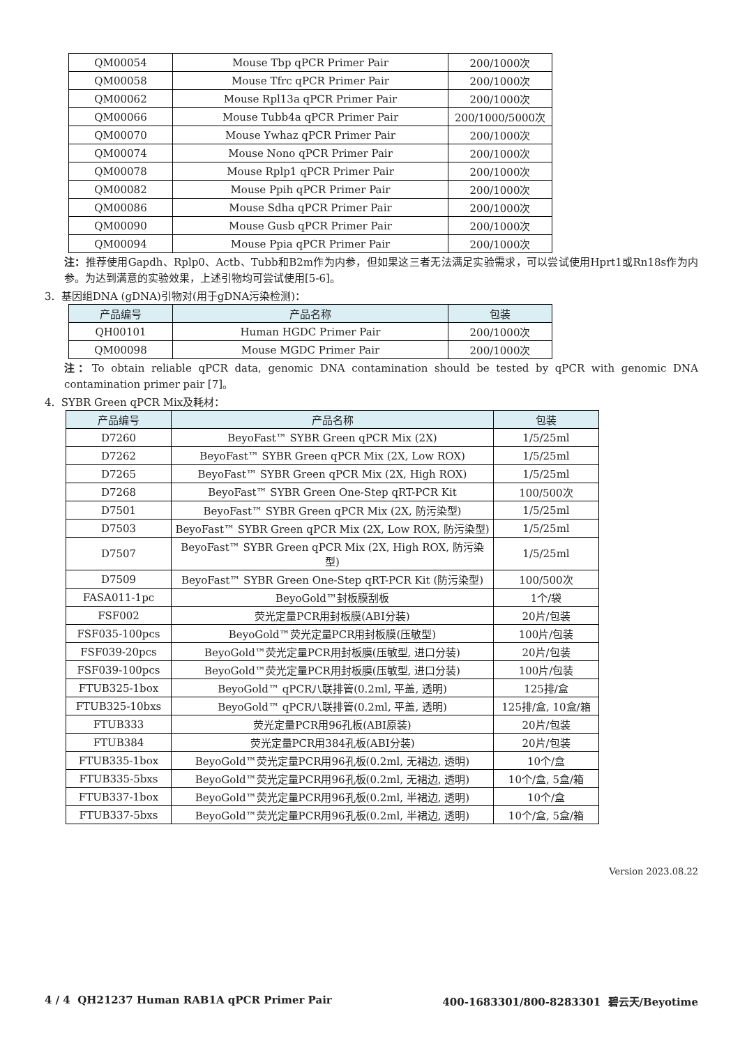| QM00054 | Mouse Tbp qPCR Primer Pair | 200/1000次 |
| QM00058 | Mouse Tfrc qPCR Primer Pair | 200/1000次 |
| QM00062 | Mouse Rpl13a qPCR Primer Pair | 200/1000次 |
| QM00066 | Mouse Tubb4a qPCR Primer Pair | 200/1000/5000次 |
| QM00070 | Mouse Ywhaz qPCR Primer Pair | 200/1000次 |
| QM00074 | Mouse Nono qPCR Primer Pair | 200/1000次 |
| QM00078 | Mouse Rplp1 qPCR Primer Pair | 200/1000次 |
| QM00082 | Mouse Ppih qPCR Primer Pair | 200/1000次 |
| QM00086 | Mouse Sdha qPCR Primer Pair | 200/1000次 |
| QM00090 | Mouse Gusb qPCR Primer Pair | 200/1000次 |
| QM00094 | Mouse Ppia qPCR Primer Pair | 200/1000次 |
注：推荐使用Gapdh、Rplp0、Actb、Tubb和B2m作为内参，但如果这三者无法满足实验需求，可以尝试使用Hprt1或Rn18s作为内参。为达到满意的实验效果，上述引物均可尝试使用[5-6]。
3. 基因组DNA (gDNA)引物对(用于gDNA污染检测)：
| 产品编号 | 产品名称 | 包装 |
| --- | --- | --- |
| QH00101 | Human HGDC Primer Pair | 200/1000次 |
| QM00098 | Mouse MGDC Primer Pair | 200/1000次 |
注：To obtain reliable qPCR data, genomic DNA contamination should be tested by qPCR with genomic DNA contamination primer pair [7]。
4. SYBR Green qPCR Mix及耗材：
| 产品编号 | 产品名称 | 包装 |
| --- | --- | --- |
| D7260 | BeyoFast™ SYBR Green qPCR Mix (2X) | 1/5/25ml |
| D7262 | BeyoFast™ SYBR Green qPCR Mix (2X, Low ROX) | 1/5/25ml |
| D7265 | BeyoFast™ SYBR Green qPCR Mix (2X, High ROX) | 1/5/25ml |
| D7268 | BeyoFast™ SYBR Green One-Step qRT-PCR Kit | 100/500次 |
| D7501 | BeyoFast™ SYBR Green qPCR Mix (2X, 防污染型) | 1/5/25ml |
| D7503 | BeyoFast™ SYBR Green qPCR Mix (2X, Low ROX, 防污染型) | 1/5/25ml |
| D7507 | BeyoFast™ SYBR Green qPCR Mix (2X, High ROX, 防污染型) | 1/5/25ml |
| D7509 | BeyoFast™ SYBR Green One-Step qRT-PCR Kit (防污染型) | 100/500次 |
| FASA011-1pc | BeyoGold™封板膜刮板 | 1个/袋 |
| FSF002 | 荧光定量PCR用封板膜(ABI分装) | 20片/包装 |
| FSF035-100pcs | BeyoGold™荧光定量PCR用封板膜(压敏型) | 100片/包装 |
| FSF039-20pcs | BeyoGold™荧光定量PCR用封板膜(压敏型, 进口分装) | 20片/包装 |
| FSF039-100pcs | BeyoGold™荧光定量PCR用封板膜(压敏型, 进口分装) | 100片/包装 |
| FTUB325-1box | BeyoGold™ qPCR八联排管(0.2ml, 平盖, 透明) | 125排/盒 |
| FTUB325-10bxs | BeyoGold™ qPCR八联排管(0.2ml, 平盖, 透明) | 125排/盒, 10盒/箱 |
| FTUB333 | 荧光定量PCR用96孔板(ABI原装) | 20片/包装 |
| FTUB384 | 荧光定量PCR用384孔板(ABI分装) | 20片/包装 |
| FTUB335-1box | BeyoGold™荧光定量PCR用96孔板(0.2ml, 无裙边, 透明) | 10个/盒 |
| FTUB335-5bxs | BeyoGold™荧光定量PCR用96孔板(0.2ml, 无裙边, 透明) | 10个/盒, 5盒/箱 |
| FTUB337-1box | BeyoGold™荧光定量PCR用96孔板(0.2ml, 半裙边, 透明) | 10个/盒 |
| FTUB337-5bxs | BeyoGold™荧光定量PCR用96孔板(0.2ml, 半裙边, 透明) | 10个/盒, 5盒/箱 |
Version 2023.08.22
4 / 4 QH21237 Human RAB1A qPCR Primer Pair 400-1683301/800-8283301 碧云天/Beyotime